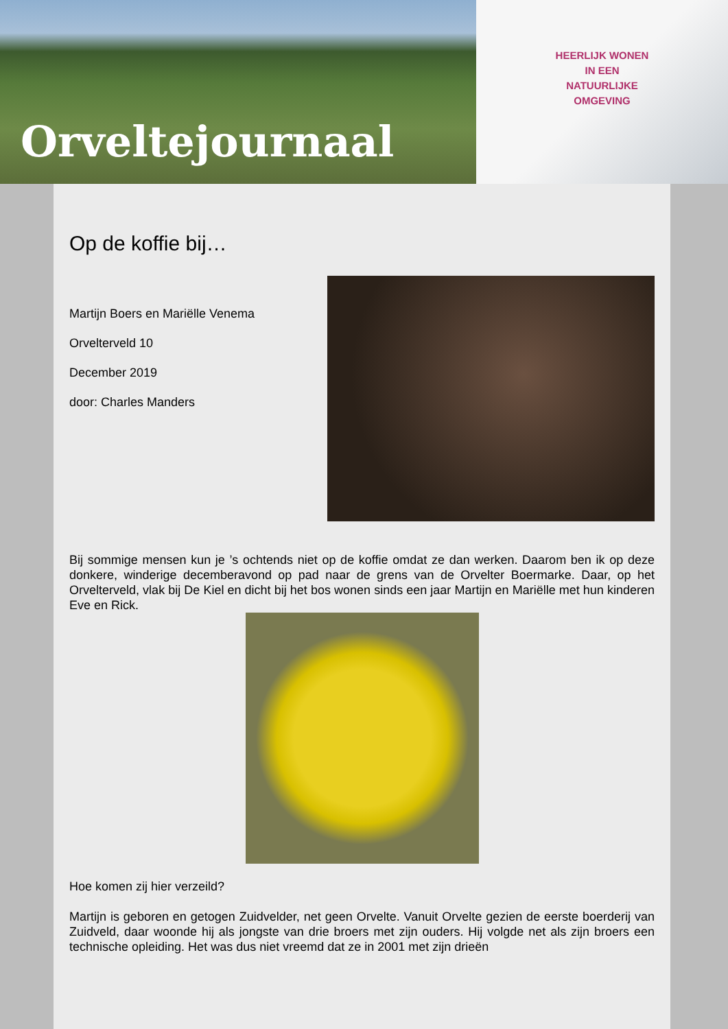Orveltejournaal
HEERLIJK WONEN
IN EEN
NATUURLIJKE
OMGEVING
Op de koffie bij…
Martijn Boers en Mariëlle Venema
Orvelterveld 10
December 2019
door: Charles Manders
Bij sommige mensen kun je ’s ochtends niet op de koffie omdat ze dan werken. Daarom ben ik op deze donkere, winderige decemberavond op pad naar de grens van de Orvelter Boermarke. Daar, op het Orvelterveld, vlak bij De Kiel en dicht bij het bos wonen sinds een jaar Martijn en Mariëlle met hun kinderen Eve en Rick.
Hoe komen zij hier verzeild?
Martijn is geboren en getogen Zuidvelder, net geen Orvelte. Vanuit Orvelte gezien de eerste boerderij van Zuidveld, daar woonde hij als jongste van drie broers met zijn ouders. Hij volgde net als zijn broers een technische opleiding. Het was dus niet vreemd dat ze in 2001 met zijn drieën